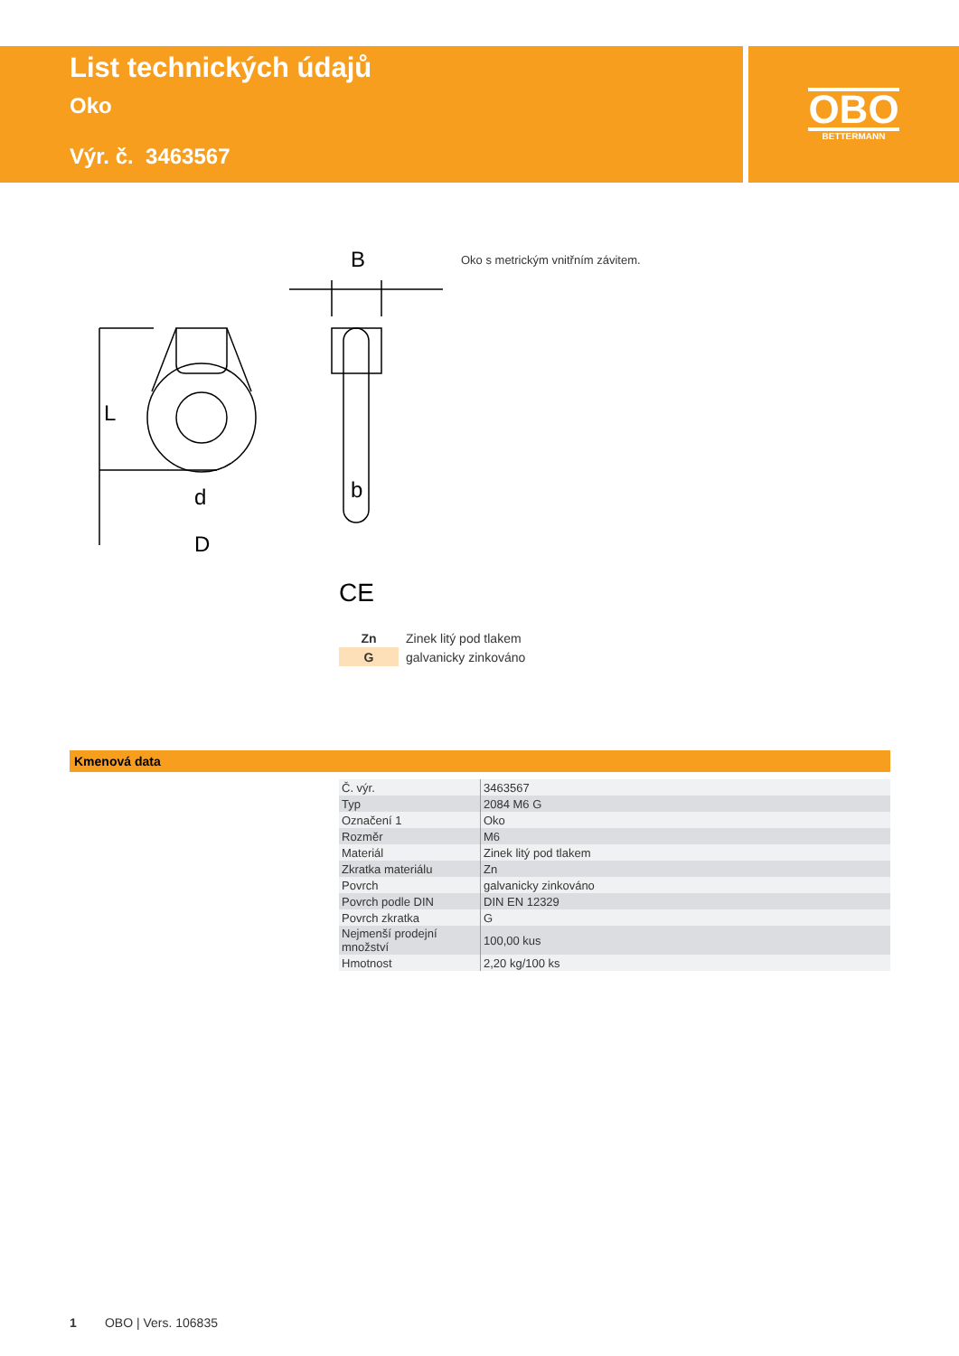List technických údajů
Oko
Výr. č. 3463567
OBO
BETTERMANN
L
d
D
b
B
Oko s metrickým vnitřním závitem.
CE
| Zn | Zinek litý pod tlakem |
| G | galvanicky zinkováno |
Kmenová data
| Č. výr. | 3463567 |
| Typ | 2084 M6 G |
| Označení 1 | Oko |
| Rozměr | M6 |
| Materiál | Zinek litý pod tlakem |
| Zkratka materiálu | Zn |
| Povrch | galvanicky zinkováno |
| Povrch podle DIN | DIN EN 12329 |
| Povrch zkratka | G |
| Nejmenší prodejní množství | 100,00 kus |
| Hmotnost | 2,20 kg/100 ks |
1 OBO | Vers. 106835